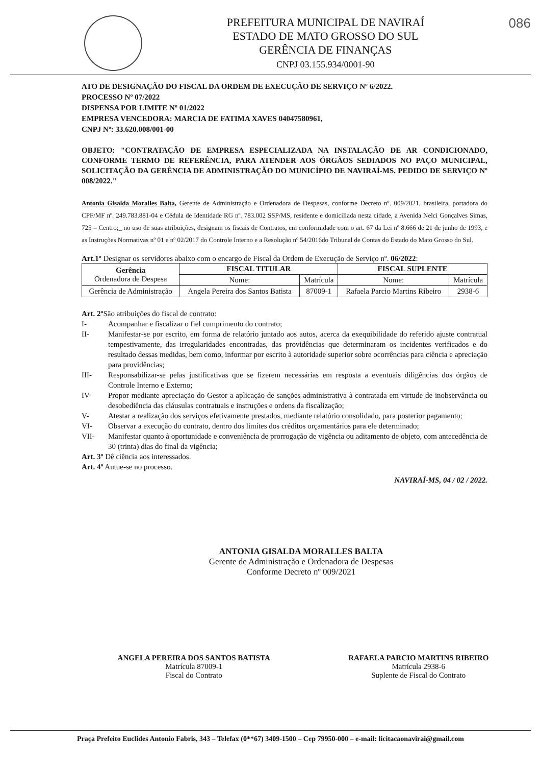PREFEITURA MUNICIPAL DE NAVIRAÍ
ESTADO DE MATO GROSSO DO SUL
GERÊNCIA DE FINANÇAS
CNPJ 03.155.934/0001-90
086
ATO DE DESIGNAÇÃO DO FISCAL DA ORDEM DE EXECUÇÃO DE SERVIÇO Nº 6/2022.
PROCESSO Nº 07/2022
DISPENSA POR LIMITE Nº 01/2022
EMPRESA VENCEDORA: MARCIA DE FATIMA XAVES 04047580961,
CNPJ Nº: 33.620.008/001-00
OBJETO: "CONTRATAÇÃO DE EMPRESA ESPECIALIZADA NA INSTALAÇÃO DE AR CONDICIONADO, CONFORME TERMO DE REFERÊNCIA, PARA ATENDER AOS ÓRGÃOS SEDIADOS NO PAÇO MUNICIPAL, SOLICITAÇÃO DA GERÊNCIA DE ADMINISTRAÇÃO DO MUNICÍPIO DE NAVIRAÍ-MS. PEDIDO DE SERVIÇO Nº 008/2022."
Antonia Gisalda Moralles Balta, Gerente de Administração e Ordenadora de Despesas, conforme Decreto nº. 009/2021, brasileira, portadora do CPF/MF nº. 249.783.881-04 e Cédula de Identidade RG nº. 783.002 SSP/MS, residente e domiciliada nesta cidade, a Avenida Nelci Gonçalves Simas, 725 – Centro;_ no uso de suas atribuições, designam os fiscais de Contratos, em conformidade com o art. 67 da Lei nº 8.666 de 21 de junho de 1993, e as Instruções Normativas nº 01 e nº 02/2017 do Controle Interno e a Resolução nº 54/2016do Tribunal de Contas do Estado do Mato Grosso do Sul.
Art.1º Designar os servidores abaixo com o encargo de Fiscal da Ordem de Execução de Serviço nº. 06/2022:
| Gerência Ordenadora de Despesa | FISCAL TITULAR | | FISCAL SUPLENTE | |
| | Nome: | Matrícula | Nome: | Matrícula |
| Gerência de Administração | Angela Pereira dos Santos Batista | 87009-1 | Rafaela Parcio Martins Ribeiro | 2938-6 |
Art. 2º São atribuições do fiscal de contrato:
I- Acompanhar e fiscalizar o fiel cumprimento do contrato;
II- Manifestar-se por escrito, em forma de relatório juntado aos autos, acerca da exequibilidade do referido ajuste contratual tempestivamente, das irregularidades encontradas, das providências que determinaram os incidentes verificados e do resultado dessas medidas, bem como, informar por escrito à autoridade superior sobre ocorrências para ciência e apreciação para providências;
III- Responsabilizar-se pelas justificativas que se fizerem necessárias em resposta a eventuais diligências dos órgãos de Controle Interno e Externo;
IV- Propor mediante apreciação do Gestor a aplicação de sanções administrativa à contratada em virtude de inobservância ou desobediência das cláusulas contratuais e instruções e ordens da fiscalização;
V- Atestar a realização dos serviços efetivamente prestados, mediante relatório consolidado, para posterior pagamento;
VI- Observar a execução do contrato, dentro dos limites dos créditos orçamentários para ele determinado;
VII- Manifestar quanto à oportunidade e conveniência de prorrogação de vigência ou aditamento de objeto, com antecedência de 30 (trinta) dias do final da vigência;
Art. 3º Dê ciência aos interessados.
Art. 4º Autue-se no processo.
NAVIRAÍ-MS, 04 / 02 / 2022.
ANTONIA GISALDA MORALLES BALTA
Gerente de Administração e Ordenadora de Despesas
Conforme Decreto nº 009/2021
ANGELA PEREIRA DOS SANTOS BATISTA
Matrícula 87009-1
Fiscal do Contrato
RAFAELA PARCIO MARTINS RIBEIRO
Matrícula 2938-6
Suplente de Fiscal do Contrato
Praça Prefeito Euclides Antonio Fabris, 343 – Telefax (0**67) 3409-1500 – Cep 79950-000 – e-mail: licitacaonavirai@gmail.com